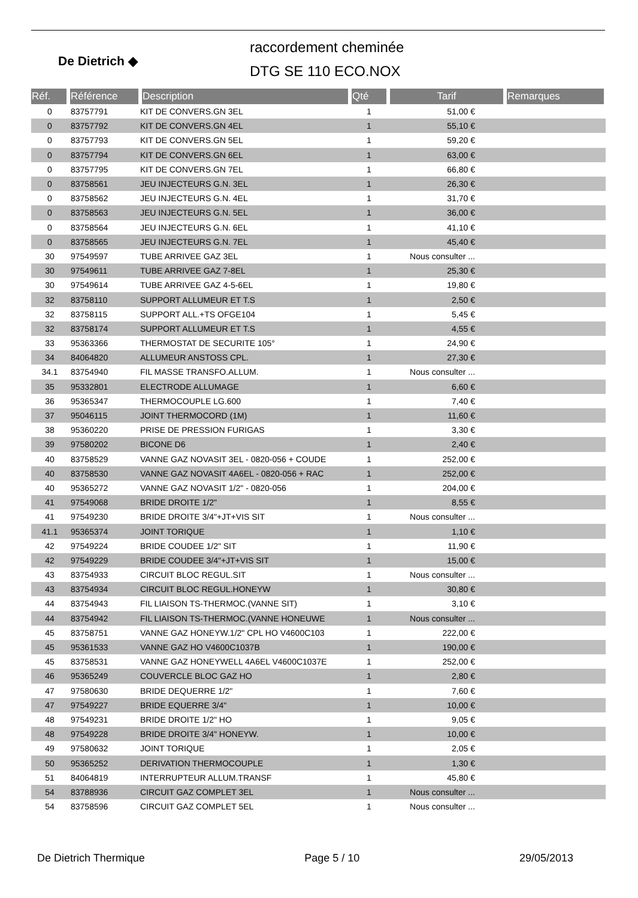De Dietrich ◆
raccordement cheminée
DTG SE 110 ECO.NOX
| Réf. | Référence | Description | Qté | Tarif | Remarques |
| --- | --- | --- | --- | --- | --- |
| 0 | 83757791 | KIT DE CONVERS.GN 3EL | 1 | 51,00 € | |
| 0 | 83757792 | KIT DE CONVERS.GN 4EL | 1 | 55,10 € | |
| 0 | 83757793 | KIT DE CONVERS.GN 5EL | 1 | 59,20 € | |
| 0 | 83757794 | KIT DE CONVERS.GN 6EL | 1 | 63,00 € | |
| 0 | 83757795 | KIT DE CONVERS.GN 7EL | 1 | 66,80 € | |
| 0 | 83758561 | JEU INJECTEURS G.N. 3EL | 1 | 26,30 € | |
| 0 | 83758562 | JEU INJECTEURS G.N. 4EL | 1 | 31,70 € | |
| 0 | 83758563 | JEU INJECTEURS G.N. 5EL | 1 | 36,00 € | |
| 0 | 83758564 | JEU INJECTEURS G.N. 6EL | 1 | 41,10 € | |
| 0 | 83758565 | JEU INJECTEURS G.N. 7EL | 1 | 45,40 € | |
| 30 | 97549597 | TUBE ARRIVEE GAZ 3EL | 1 | Nous consulter ... | |
| 30 | 97549611 | TUBE ARRIVEE GAZ 7-8EL | 1 | 25,30 € | |
| 30 | 97549614 | TUBE ARRIVEE GAZ 4-5-6EL | 1 | 19,80 € | |
| 32 | 83758110 | SUPPORT ALLUMEUR ET T.S | 1 | 2,50 € | |
| 32 | 83758115 | SUPPORT ALL.+TS OFGE104 | 1 | 5,45 € | |
| 32 | 83758174 | SUPPORT ALLUMEUR ET T.S | 1 | 4,55 € | |
| 33 | 95363366 | THERMOSTAT DE SECURITE 105° | 1 | 24,90 € | |
| 34 | 84064820 | ALLUMEUR ANSTOSS CPL. | 1 | 27,30 € | |
| 34.1 | 83754940 | FIL MASSE TRANSFO.ALLUM. | 1 | Nous consulter ... | |
| 35 | 95332801 | ELECTRODE ALLUMAGE | 1 | 6,60 € | |
| 36 | 95365347 | THERMOCOUPLE LG.600 | 1 | 7,40 € | |
| 37 | 95046115 | JOINT THERMOCORD (1M) | 1 | 11,60 € | |
| 38 | 95360220 | PRISE DE PRESSION FURIGAS | 1 | 3,30 € | |
| 39 | 97580202 | BICONE D6 | 1 | 2,40 € | |
| 40 | 83758529 | VANNE GAZ NOVASIT 3EL - 0820-056 + COUDE | 1 | 252,00 € | |
| 40 | 83758530 | VANNE GAZ NOVASIT 4A6EL - 0820-056 + RAC | 1 | 252,00 € | |
| 40 | 95365272 | VANNE GAZ NOVASIT 1/2" - 0820-056 | 1 | 204,00 € | |
| 41 | 97549068 | BRIDE DROITE 1/2" | 1 | 8,55 € | |
| 41 | 97549230 | BRIDE DROITE 3/4"+JT+VIS SIT | 1 | Nous consulter ... | |
| 41.1 | 95365374 | JOINT TORIQUE | 1 | 1,10 € | |
| 42 | 97549224 | BRIDE COUDEE 1/2" SIT | 1 | 11,90 € | |
| 42 | 97549229 | BRIDE COUDEE 3/4"+JT+VIS SIT | 1 | 15,00 € | |
| 43 | 83754933 | CIRCUIT BLOC REGUL.SIT | 1 | Nous consulter ... | |
| 43 | 83754934 | CIRCUIT BLOC REGUL.HONEYW | 1 | 30,80 € | |
| 44 | 83754943 | FIL LIAISON TS-THERMOC.(VANNE SIT) | 1 | 3,10 € | |
| 44 | 83754942 | FIL LIAISON TS-THERMOC.(VANNE HONEUWE | 1 | Nous consulter ... | |
| 45 | 83758751 | VANNE GAZ HONEYW.1/2" CPL HO V4600C103 | 1 | 222,00 € | |
| 45 | 95361533 | VANNE GAZ HO V4600C1037B | 1 | 190,00 € | |
| 45 | 83758531 | VANNE GAZ HONEYWELL 4A6EL V4600C1037E | 1 | 252,00 € | |
| 46 | 95365249 | COUVERCLE BLOC GAZ HO | 1 | 2,80 € | |
| 47 | 97580630 | BRIDE DEQUERRE 1/2" | 1 | 7,60 € | |
| 47 | 97549227 | BRIDE EQUERRE 3/4" | 1 | 10,00 € | |
| 48 | 97549231 | BRIDE DROITE 1/2" HO | 1 | 9,05 € | |
| 48 | 97549228 | BRIDE DROITE 3/4" HONEYW. | 1 | 10,00 € | |
| 49 | 97580632 | JOINT TORIQUE | 1 | 2,05 € | |
| 50 | 95365252 | DERIVATION THERMOCOUPLE | 1 | 1,30 € | |
| 51 | 84064819 | INTERRUPTEUR ALLUM.TRANSF | 1 | 45,80 € | |
| 54 | 83788936 | CIRCUIT GAZ COMPLET 3EL | 1 | Nous consulter ... | |
| 54 | 83758596 | CIRCUIT GAZ COMPLET 5EL | 1 | Nous consulter ... | |
De Dietrich Thermique Page 5 / 10 29/05/2013